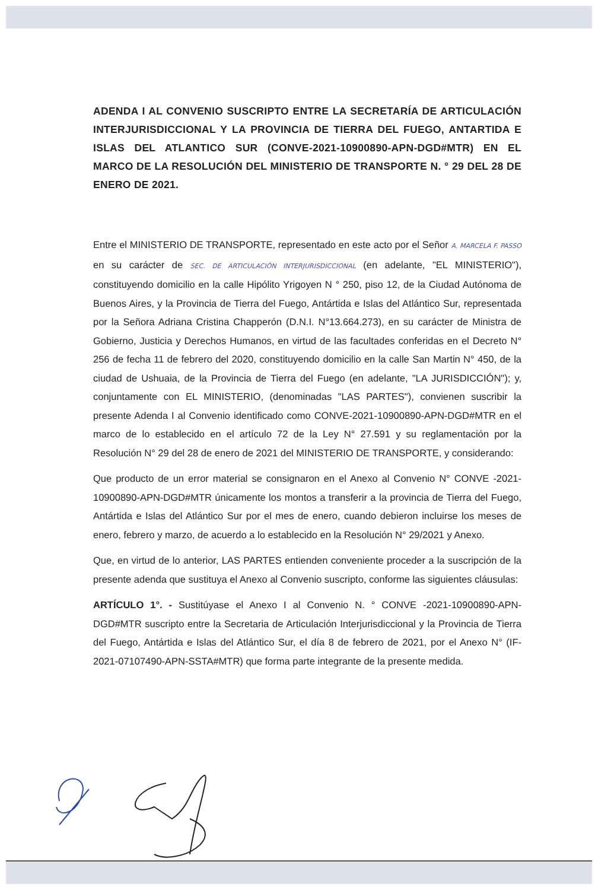ADENDA I AL CONVENIO SUSCRIPTO ENTRE LA SECRETARÍA DE ARTICULACIÓN INTERJURISDICCIONAL Y LA PROVINCIA DE TIERRA DEL FUEGO, ANTARTIDA E ISLAS DEL ATLANTICO SUR (CONVE-2021-10900890-APN-DGD#MTR) EN EL MARCO DE LA RESOLUCIÓN DEL MINISTERIO DE TRANSPORTE N. ° 29 DEL 28 DE ENERO DE 2021.
Entre el MINISTERIO DE TRANSPORTE, representado en este acto por el Señor A. MARCELA F. PASSO en su carácter de SEC. DE ARTICULACIÓN INTERJURISDICCIONAL (en adelante, "EL MINISTERIO"), constituyendo domicilio en la calle Hipólito Yrigoyen N ° 250, piso 12, de la Ciudad Autónoma de Buenos Aires, y la Provincia de Tierra del Fuego, Antártida e Islas del Atlántico Sur, representada por la Señora Adriana Cristina Chapperón (D.N.I. N°13.664.273), en su carácter de Ministra de Gobierno, Justicia y Derechos Humanos, en virtud de las facultades conferidas en el Decreto N° 256 de fecha 11 de febrero del 2020, constituyendo domicilio en la calle San Martin N° 450, de la ciudad de Ushuaia, de la Provincia de Tierra del Fuego (en adelante, "LA JURISDICCIÓN"); y, conjuntamente con EL MINISTERIO, (denominadas "LAS PARTES"), convienen suscribir la presente Adenda I al Convenio identificado como CONVE-2021-10900890-APN-DGD#MTR en el marco de lo establecido en el artículo 72 de la Ley N° 27.591 y su reglamentación por la Resolución N° 29 del 28 de enero de 2021 del MINISTERIO DE TRANSPORTE, y considerando:
Que producto de un error material se consignaron en el Anexo al Convenio N° CONVE -2021-10900890-APN-DGD#MTR únicamente los montos a transferir a la provincia de Tierra del Fuego, Antártida e Islas del Atlántico Sur por el mes de enero, cuando debieron incluirse los meses de enero, febrero y marzo, de acuerdo a lo establecido en la Resolución N° 29/2021 y Anexo.
Que, en virtud de lo anterior, LAS PARTES entienden conveniente proceder a la suscripción de la presente adenda que sustituya el Anexo al Convenio suscripto, conforme las siguientes cláusulas:
ARTÍCULO 1°. - Sustitúyase el Anexo I al Convenio N. ° CONVE -2021-10900890-APN-DGD#MTR suscripto entre la Secretaria de Articulación Interjurisdiccional y la Provincia de Tierra del Fuego, Antártida e Islas del Atlántico Sur, el día 8 de febrero de 2021, por el Anexo N° (IF-2021-07107490-APN-SSTA#MTR) que forma parte integrante de la presente medida.